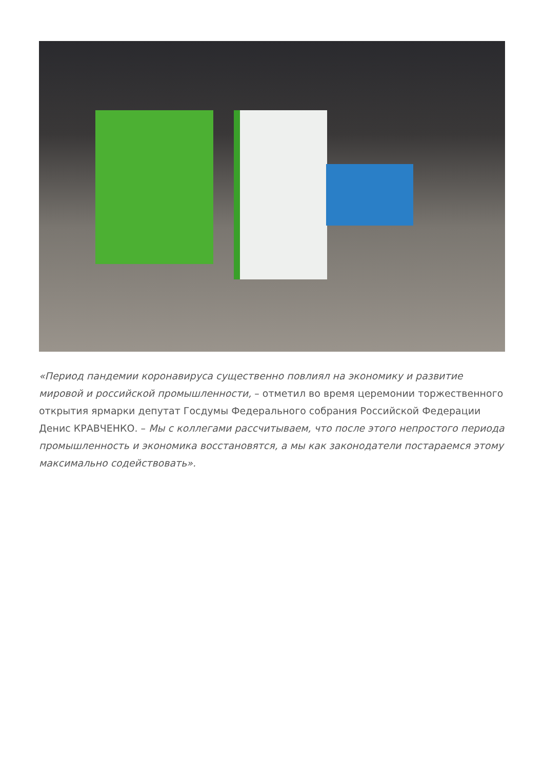«Период пандемии коронавируса существенно повлиял на экономику и развитие мировой и российской промышленности, – отметил во время церемонии торжественного открытия ярмарки депутат Госдумы Федерального собрания Российской Федерации Денис КРАВЧЕНКО. – Мы с коллегами рассчитываем, что после этого непростого периода промышленность и экономика восстановятся, а мы как законодатели постараемся этому максимально содействовать».